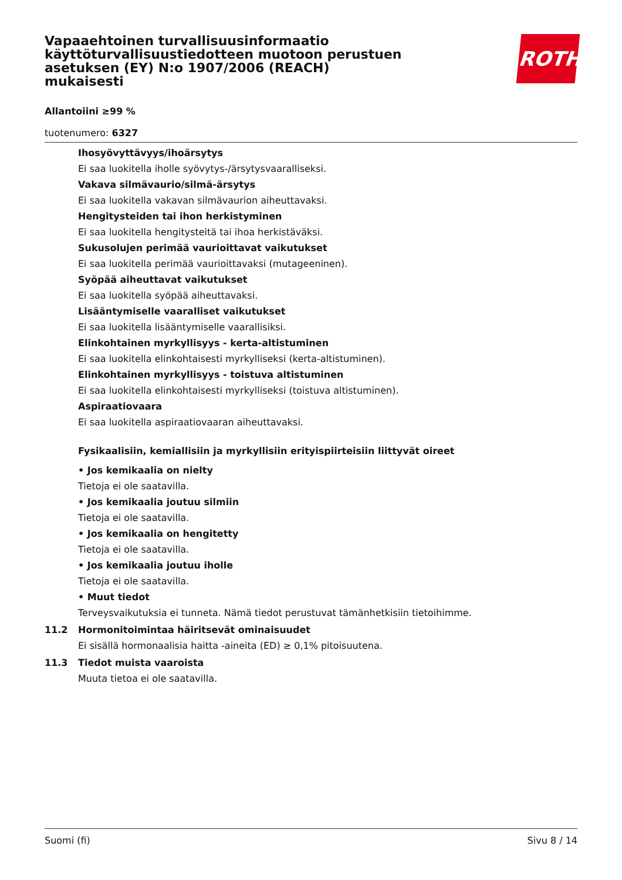ROTH
Vapaaehtoinen turvallisuusinformaatio käyttöturvallisuustiedotteen muotoon perustuen asetuksen (EY) N:o 1907/2006 (REACH) mukaisesti
Allantoiini ≥99 %
tuotenumero: 6327
Ihosyövyttävyys/ihoärsytys
Ei saa luokitella iholle syövytys-/ärsytysvaaralliseksi.
Vakava silmävaurio/silmä-ärsytys
Ei saa luokitella vakavan silmävaurion aiheuttavaksi.
Hengitysteiden tai ihon herkistyminen
Ei saa luokitella hengitysteitä tai ihoa herkistäväksi.
Sukusolujen perimää vaurioittavat vaikutukset
Ei saa luokitella perimää vaurioittavaksi (mutageeninen).
Syöpää aiheuttavat vaikutukset
Ei saa luokitella syöpää aiheuttavaksi.
Lisääntymiselle vaaralliset vaikutukset
Ei saa luokitella lisääntymiselle vaarallisiksi.
Elinkohtainen myrkyllisyys - kerta-altistuminen
Ei saa luokitella elinkohtaisesti myrkylliseksi (kerta-altistuminen).
Elinkohtainen myrkyllisyys - toistuva altistuminen
Ei saa luokitella elinkohtaisesti myrkylliseksi (toistuva altistuminen).
Aspiraatiovaara
Ei saa luokitella aspiraatiovaaran aiheuttavaksi.
Fysikaalisiin, kemiallisiin ja myrkyllisiin erityispiirteisiin liittyvät oireet
• Jos kemikaalia on nielty
Tietoja ei ole saatavilla.
• Jos kemikaalia joutuu silmiin
Tietoja ei ole saatavilla.
• Jos kemikaalia on hengitetty
Tietoja ei ole saatavilla.
• Jos kemikaalia joutuu iholle
Tietoja ei ole saatavilla.
• Muut tiedot
Terveysvaikutuksia ei tunneta. Nämä tiedot perustuvat tämänhetkisiin tietoihimme.
11.2 Hormonitoimintaa häiritsevät ominaisuudet
Ei sisällä hormonaalisia haitta -aineita (ED) ≥ 0,1% pitoisuutena.
11.3 Tiedot muista vaaroista
Muuta tietoa ei ole saatavilla.
Suomi (fi) Sivu 8 / 14